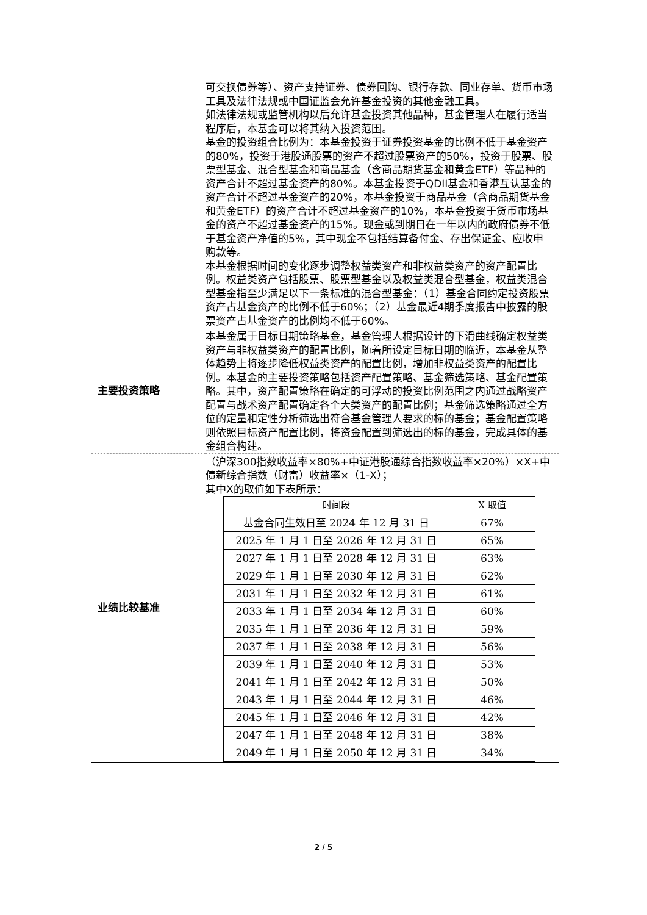| | 可交换债券等）、资产支持证券、债券回购、银行存款、同业存单、货币市场工具及法律法规或中国证监会允许基金投资的其他金融工具。 如法律法规或监管机构以后允许基金投资其他品种，基金管理人在履行适当程序后，本基金可以将其纳入投资范围。 基金的投资组合比例为：本基金投资于证券投资基金的比例不低于基金资产的80%，投资于港股通股票的资产不超过股票资产的50%，投资于股票、股票型基金、混合型基金和商品基金（含商品期货基金和黄金ETF）等品种的资产合计不超过基金资产的80%。本基金投资于QDII基金和香港互认基金的资产合计不超过基金资产的20%，本基金投资于商品基金（含商品期货基金和黄金ETF）的资产合计不超过基金资产的10%，本基金投资于货币市场基金的资产不超过基金资产的15%。现金或到期日在一年以内的政府债券不低于基金资产净值的5%，其中现金不包括结算备付金、存出保证金、应收申购款等。 本基金根据时间的变化逐步调整权益类资产和非权益类资产的资产配置比例。权益类资产包括股票、股票型基金以及权益类混合型基金，权益类混合型基金指至少满足以下一条标准的混合型基金：（1）基金合同约定投资股票资产占基金资产的比例不低于60%；（2）基金最近4期季度报告中披露的股票资产占基金资产的比例均不低于60%。 |
| 主要投资策略 | 本基金属于目标日期策略基金，基金管理人根据设计的下滑曲线确定权益类资产与非权益类资产的配置比例，随着所设定目标日期的临近，本基金从整体趋势上将逐步降低权益类资产的配置比例，增加非权益类资产的配置比例。本基金的主要投资策略包括资产配置策略、基金筛选策略、基金配置策略。其中，资产配置策略在确定的可浮动的投资比例范围之内通过战略资产配置与战术资产配置确定各个大类资产的配置比例；基金筛选策略通过全方位的定量和定性分析筛选出符合基金管理人要求的标的基金；基金配置策略则依照目标资产配置比例，将资金配置到筛选出的标的基金，完成具体的基金组合构建。 |
| 业绩比较基准 | （沪深300指数收益率×80%+中证港股通综合指数收益率×20%）×X+中债新综合指数（财富）收益率×（1-X）； 其中X的取值如下表所示： / 时间段 / X 取值 / / --- / --- / / 基金合同生效日至 2024 年 12 月 31 日 / 67% / / 2025 年 1 月 1 日至 2026 年 12 月 31 日 / 65% / / 2027 年 1 月 1 日至 2028 年 12 月 31 日 / 63% / / 2029 年 1 月 1 日至 2030 年 12 月 31 日 / 62% / / 2031 年 1 月 1 日至 2032 年 12 月 31 日 / 61% / / 2033 年 1 月 1 日至 2034 年 12 月 31 日 / 60% / / 2035 年 1 月 1 日至 2036 年 12 月 31 日 / 59% / / 2037 年 1 月 1 日至 2038 年 12 月 31 日 / 56% / / 2039 年 1 月 1 日至 2040 年 12 月 31 日 / 53% / / 2041 年 1 月 1 日至 2042 年 12 月 31 日 / 50% / / 2043 年 1 月 1 日至 2044 年 12 月 31 日 / 46% / / 2045 年 1 月 1 日至 2046 年 12 月 31 日 / 42% / / 2047 年 1 月 1 日至 2048 年 12 月 31 日 / 38% / / 2049 年 1 月 1 日至 2050 年 12 月 31 日 / 34% / |
2 / 5